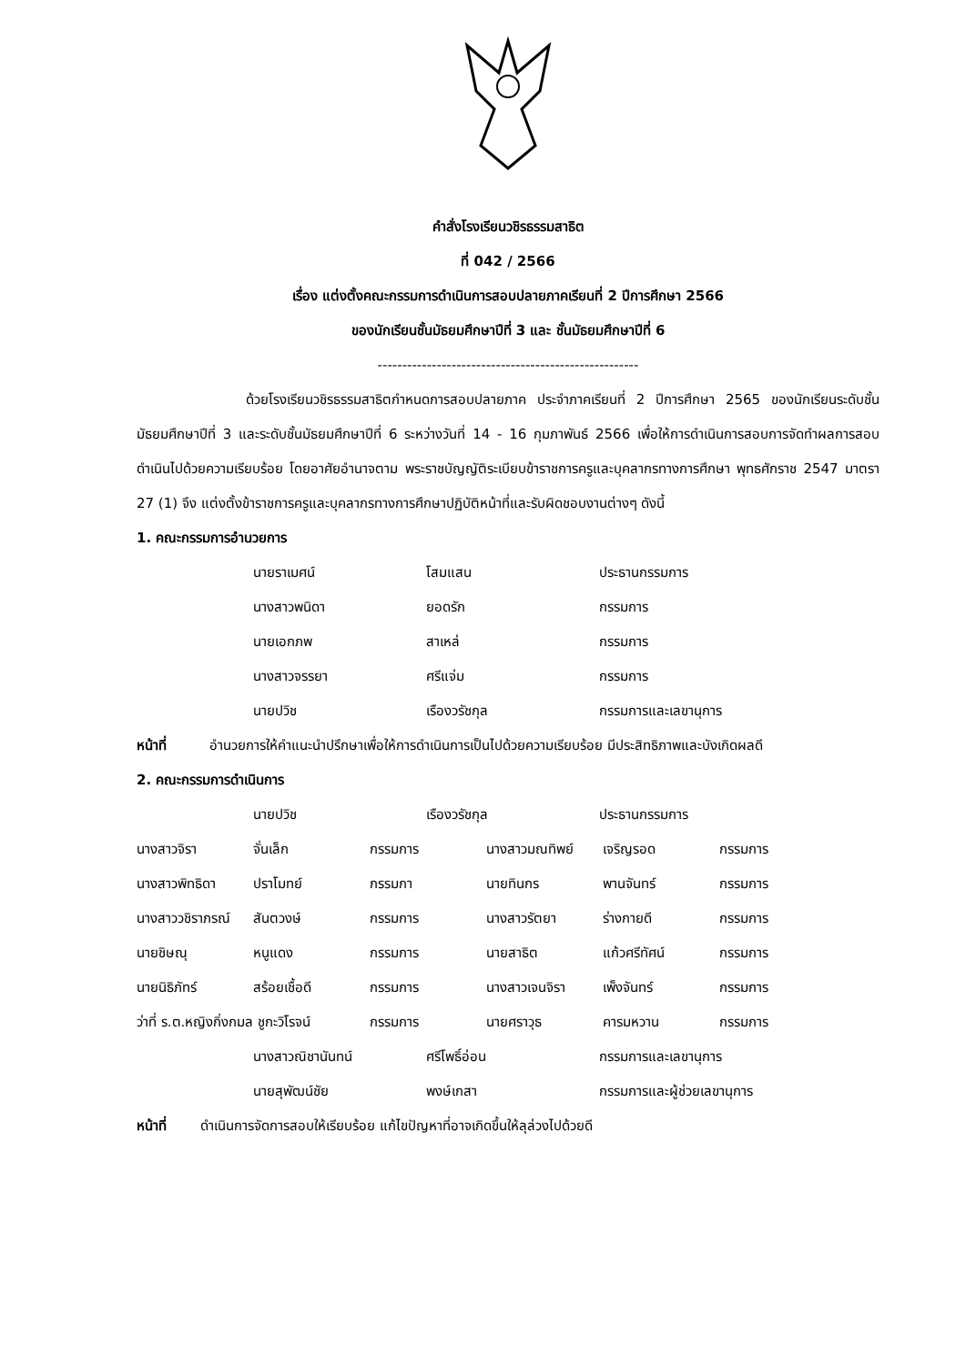คำสั่งโรงเรียนวชิรธรรมสาธิต
ที่ 042 / 2566
เรื่อง แต่งตั้งคณะกรรมการดำเนินการสอบปลายภาคเรียนที่ 2 ปีการศึกษา 2566
ของนักเรียนชั้นมัธยมศึกษาปีที่ 3 และ ชั้นมัธยมศึกษาปีที่ 6
-----------------------------------------------------
ด้วยโรงเรียนวชิรธรรมสาธิตกำหนดการสอบปลายภาค ประจำภาคเรียนที่ 2 ปีการศึกษา 2565 ของนักเรียนระดับชั้นมัธยมศึกษาปีที่ 3 และระดับชั้นมัธยมศึกษาปีที่ 6 ระหว่างวันที่ 14 - 16 กุมภาพันธ์ 2566 เพื่อให้การดำเนินการสอบการจัดทำผลการสอบดำเนินไปด้วยความเรียบร้อย โดยอาศัยอำนาจตาม พระราชบัญญัติระเบียบข้าราชการครูและบุคลากรทางการศึกษา พุทธศักราช 2547 มาตรา 27 (1) จึง แต่งตั้งข้าราชการครูและบุคลากรทางการศึกษาปฏิบัติหน้าที่และรับผิดชอบงานต่างๆ ดังนี้
1. คณะกรรมการอำนวยการ
นายราเมศน์ โสมแสน ประธานกรรมการ
นางสาวพนิดา ยอดรัก กรรมการ
นายเอกภพ สาเหล่ กรรมการ
นางสาวจรรยา ศรีแจ่ม กรรมการ
นายปวิช เรืองวรัชกุล กรรมการและเลขานุการ
หน้าที่ อำนวยการให้คำแนะนำปรึกษาเพื่อให้การดำเนินการเป็นไปด้วยความเรียบร้อย มีประสิทธิภาพและบังเกิดผลดี
2. คณะกรรมการดำเนินการ
นายปวิช เรืองวรัชกุล ประธานกรรมการ
นางสาวจิรา จั่นเล็ก กรรมการ นางสาวมณทิพย์ เจริญรอด กรรมการ
นางสาวพิทธิดา ปราโมทย์ กรรมกา นายทินกร พานจันทร์ กรรมการ
นางสาววชิราภรณ์ สันตวงษ์ กรรมการ นางสาวรัตยา ร่างกายดี กรรมการ
นายชิษณุ หนูแดง กรรมการ นายสาธิต แก้วศรีทัศน์ กรรมการ
นายนิธิภัทร์ สร้อยเชื้อดี กรรมการ นางสาวเจนจิรา เพ็งจันทร์ กรรมการ
ว่าที่ ร.ต.หญิงกิ่งกมล ชูกะวิโรจน์ กรรมการ นายศราวุธ คารมหวาน กรรมการ
นางสาวณิชานันทน์ ศรีโพธิ์อ่อน กรรมการและเลขานุการ
นายสุพัฒน์ชัย พงษ์เกสา กรรมการและผู้ช่วยเลขานุการ
หน้าที่ ดำเนินการจัดการสอบให้เรียบร้อย แก้ไขปัญหาที่อาจเกิดขึ้นให้ลุล่วงไปด้วยดี